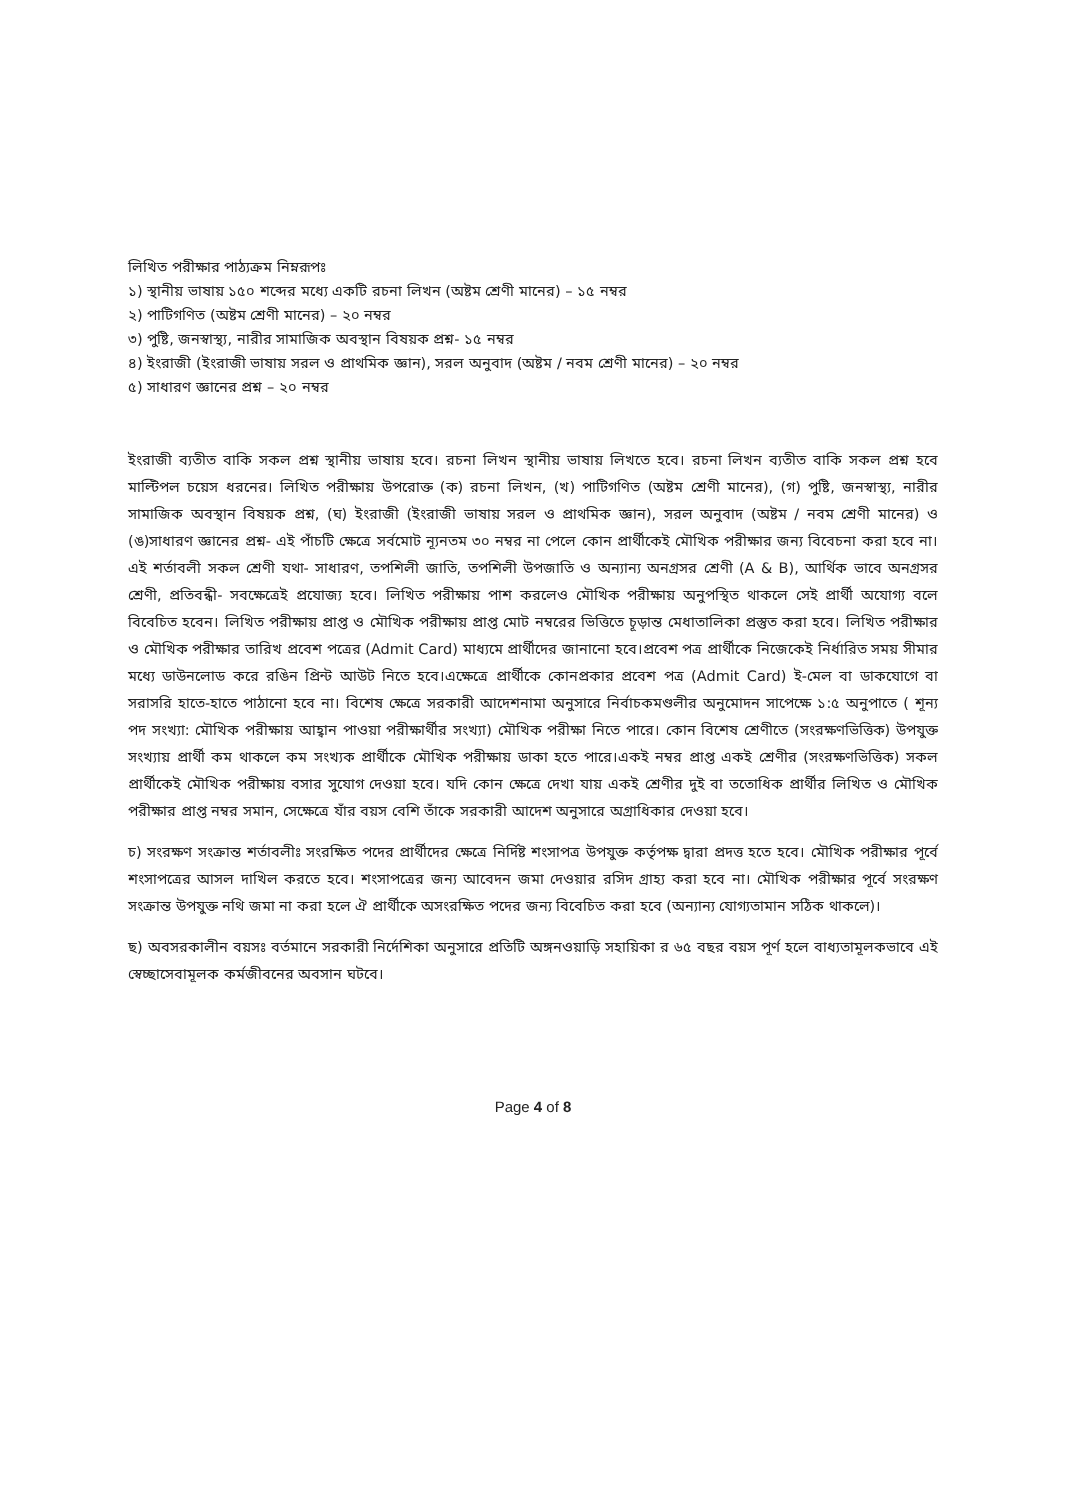লিখিত পরীক্ষার পাঠ্যক্রম নিম্নরূপঃ
১) স্থানীয় ভাষায় ১৫০ শব্দের মধ্যে একটি রচনা লিখন (অষ্টম শ্রেণী মানের) – ১৫ নম্বর
২) পাটিগণিত (অষ্টম শ্রেণী মানের) – ২০ নম্বর
৩) পুষ্টি, জনস্বাস্থ্য, নারীর সামাজিক অবস্থান বিষয়ক প্রশ্ন- ১৫ নম্বর
৪) ইংরাজী (ইংরাজী ভাষায় সরল ও প্রাথমিক জ্ঞান), সরল অনুবাদ (অষ্টম / নবম শ্রেণী মানের) – ২০ নম্বর
৫) সাধারণ জ্ঞানের প্রশ্ন – ২০ নম্বর
ইংরাজী ব্যতীত বাকি সকল প্রশ্ন স্থানীয় ভাষায় হবে। রচনা লিখন স্থানীয় ভাষায় লিখতে হবে। রচনা লিখন ব্যতীত বাকি সকল প্রশ্ন হবে মাল্টিপল চয়েস ধরনের। লিখিত পরীক্ষায় উপরোক্ত (ক) রচনা লিখন, (খ) পাটিগণিত (অষ্টম শ্রেণী মানের), (গ) পুষ্টি, জনস্বাস্থ্য, নারীর সামাজিক অবস্থান বিষয়ক প্রশ্ন, (ঘ) ইংরাজী (ইংরাজী ভাষায় সরল ও প্রাথমিক জ্ঞান), সরল অনুবাদ (অষ্টম / নবম শ্রেণী মানের) ও (ঙ)সাধারণ জ্ঞানের প্রশ্ন- এই পাঁচটি ক্ষেত্রে সর্বমোট ন্যূনতম ৩০ নম্বর না পেলে কোন প্রার্থীকেই মৌখিক পরীক্ষার জন্য বিবেচনা করা হবে না।এই শর্তাবলী সকল শ্রেণী যথা- সাধারণ, তপশিলী জাতি, তপশিলী উপজাতি ও অন্যান্য অনগ্রসর শ্রেণী (A & B), আর্থিক ভাবে অনগ্রসর শ্রেণী, প্রতিবন্ধী- সবক্ষেত্রেই প্রযোজ্য হবে। লিখিত পরীক্ষায় পাশ করলেও মৌখিক পরীক্ষায় অনুপস্থিত থাকলে সেই প্রার্থী অযোগ্য বলে বিবেচিত হবেন। লিখিত পরীক্ষায় প্রাপ্ত ও মৌখিক পরীক্ষায় প্রাপ্ত মোট নম্বরের ভিত্তিতে চূড়ান্ত মেধাতালিকা প্রস্তুত করা হবে। লিখিত পরীক্ষার ও মৌখিক পরীক্ষার তারিখ প্রবেশ পত্রের (Admit Card) মাধ্যমে প্রার্থীদের জানানো হবে।প্রবেশ পত্র প্রার্থীকে নিজেকেই নির্ধারিত সময় সীমার মধ্যে ডাউনলোড করে রঙিন প্রিন্ট আউট নিতে হবে।এক্ষেত্রে প্রার্থীকে কোনপ্রকার প্রবেশ পত্র (Admit Card) ই-মেল বা ডাকযোগে বা সরাসরি হাতে-হাতে পাঠানো হবে না। বিশেষ ক্ষেত্রে সরকারী আদেশনামা অনুসারে নির্বাচকমণ্ডলীর অনুমোদন সাপেক্ষে ১:৫ অনুপাতে ( শূন্য পদ সংখ্যা: মৌখিক পরীক্ষায় আহ্বান পাওয়া পরীক্ষার্থীর সংখ্যা) মৌখিক পরীক্ষা নিতে পারে। কোন বিশেষ শ্রেণীতে (সংরক্ষণভিত্তিক) উপযুক্ত সংখ্যায় প্রার্থী কম থাকলে কম সংখ্যক প্রার্থীকে মৌখিক পরীক্ষায় ডাকা হতে পারে।একই নম্বর প্রাপ্ত একই শ্রেণীর (সংরক্ষণভিত্তিক) সকল প্রার্থীকেই মৌখিক পরীক্ষায় বসার সুযোগ দেওয়া হবে। যদি কোন ক্ষেত্রে দেখা যায় একই শ্রেণীর দুই বা ততোধিক প্রার্থীর লিখিত ও মৌখিক পরীক্ষার প্রাপ্ত নম্বর সমান, সেক্ষেত্রে যাঁর বয়স বেশি তাঁকে সরকারী আদেশ অনুসারে অগ্রাধিকার দেওয়া হবে।
চ) সংরক্ষণ সংক্রান্ত শর্তাবলীঃ সংরক্ষিত পদের প্রার্থীদের ক্ষেত্রে নির্দিষ্ট শংসাপত্র উপযুক্ত কর্তৃপক্ষ দ্বারা প্রদত্ত হতে হবে। মৌখিক পরীক্ষার পূর্বে শংসাপত্রের আসল দাখিল করতে হবে। শংসাপত্রের জন্য আবেদন জমা দেওয়ার রসিদ গ্রাহ্য করা হবে না। মৌখিক পরীক্ষার পূর্বে সংরক্ষণ সংক্রান্ত উপযুক্ত নথি জমা না করা হলে ঐ প্রার্থীকে অসংরক্ষিত পদের জন্য বিবেচিত করা হবে (অন্যান্য যোগ্যতামান সঠিক থাকলে)।
ছ) অবসরকালীন বয়সঃ বর্তমানে সরকারী নির্দেশিকা অনুসারে প্রতিটি অঙ্গনওয়াড়ি সহায়িকা র ৬৫ বছর বয়স পূর্ণ হলে বাধ্যতামূলকভাবে এই স্বেচ্ছাসেবামূলক কর্মজীবনের অবসান ঘটবে।
Page 4 of 8